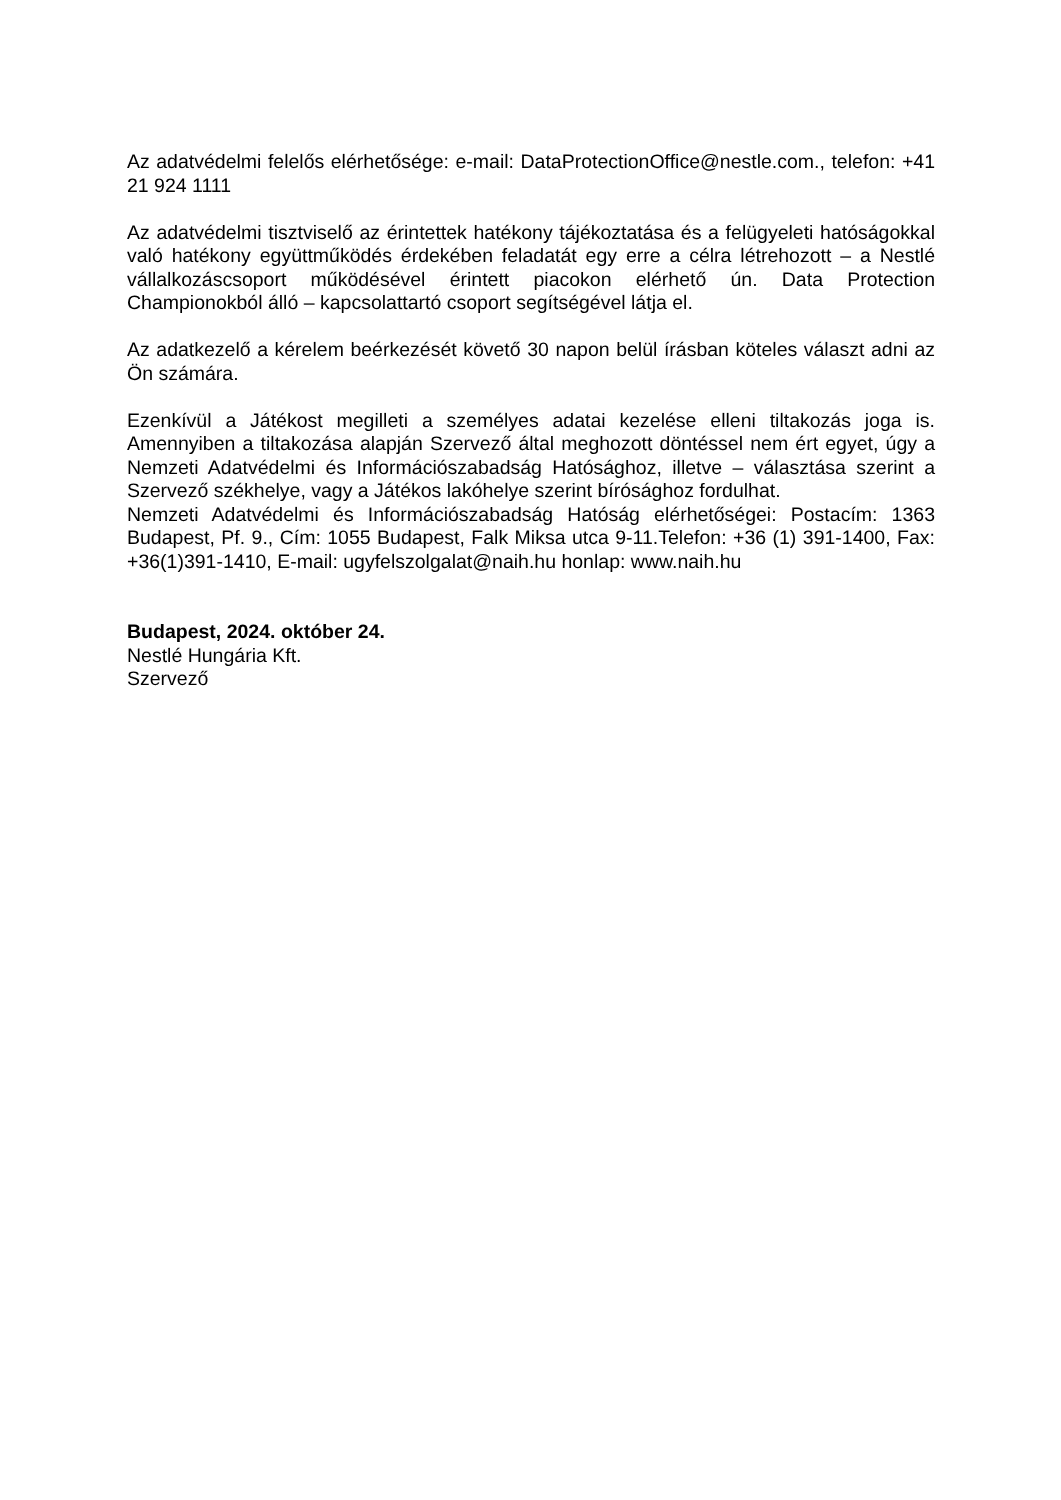Az adatvédelmi felelős elérhetősége: e-mail: DataProtectionOffice@nestle.com., telefon: +41 21 924 1111
Az adatvédelmi tisztviselő az érintettek hatékony tájékoztatása és a felügyeleti hatóságokkal való hatékony együttműködés érdekében feladatát egy erre a célra létrehozott – a Nestlé vállalkozáscsoport működésével érintett piacokon elérhető ún. Data Protection Championokból álló – kapcsolattartó csoport segítségével látja el.
Az adatkezelő a kérelem beérkezését követő 30 napon belül írásban köteles választ adni az Ön számára.
Ezenkívül a Játékost megilleti a személyes adatai kezelése elleni tiltakozás joga is. Amennyiben a tiltakozása alapján Szervező által meghozott döntéssel nem ért egyet, úgy a Nemzeti Adatvédelmi és Információszabadság Hatósághoz, illetve – választása szerint a Szervező székhelye, vagy a Játékos lakóhelye szerint bírósághoz fordulhat.
Nemzeti Adatvédelmi és Információszabadság Hatóság elérhetőségei: Postacím: 1363 Budapest, Pf. 9., Cím: 1055 Budapest, Falk Miksa utca 9-11.Telefon: +36 (1) 391-1400, Fax: +36(1)391-1410, E-mail: ugyfelszolgalat@naih.hu honlap: www.naih.hu
Budapest, 2024. október 24.
Nestlé Hungária Kft.
Szervező